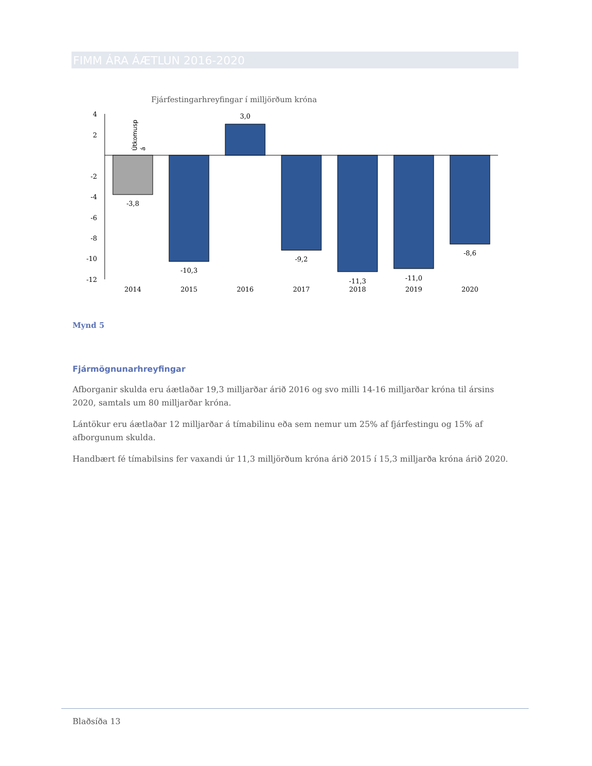FIMM ÁRA ÁÆTLUN 2016-2020
Fjárfestingarhreyfingar í milljörðum króna
4
2
-2
-4
-6
-8
-10
-12
Útkomusp
á
-3,8
-10,3
3,0
-9,2
-11,3
-11,0
-8,6
2014
2015
2016
2017
2018
2019
2020
Mynd 5
Fjármögnunarhreyfingar
Afborganir skulda eru áætlaðar 19,3 milljarðar árið 2016 og svo milli 14-16 milljarðar króna til ársins 2020, samtals um 80 milljarðar króna.
Lántökur eru áætlaðar 12 milljarðar á tímabilinu eða sem nemur um 25% af fjárfestingu og 15% af afborgunum skulda.
Handbært fé tímabilsins fer vaxandi úr 11,3 milljörðum króna árið 2015 í 15,3 milljarða króna árið 2020.
Blaðsíða 13